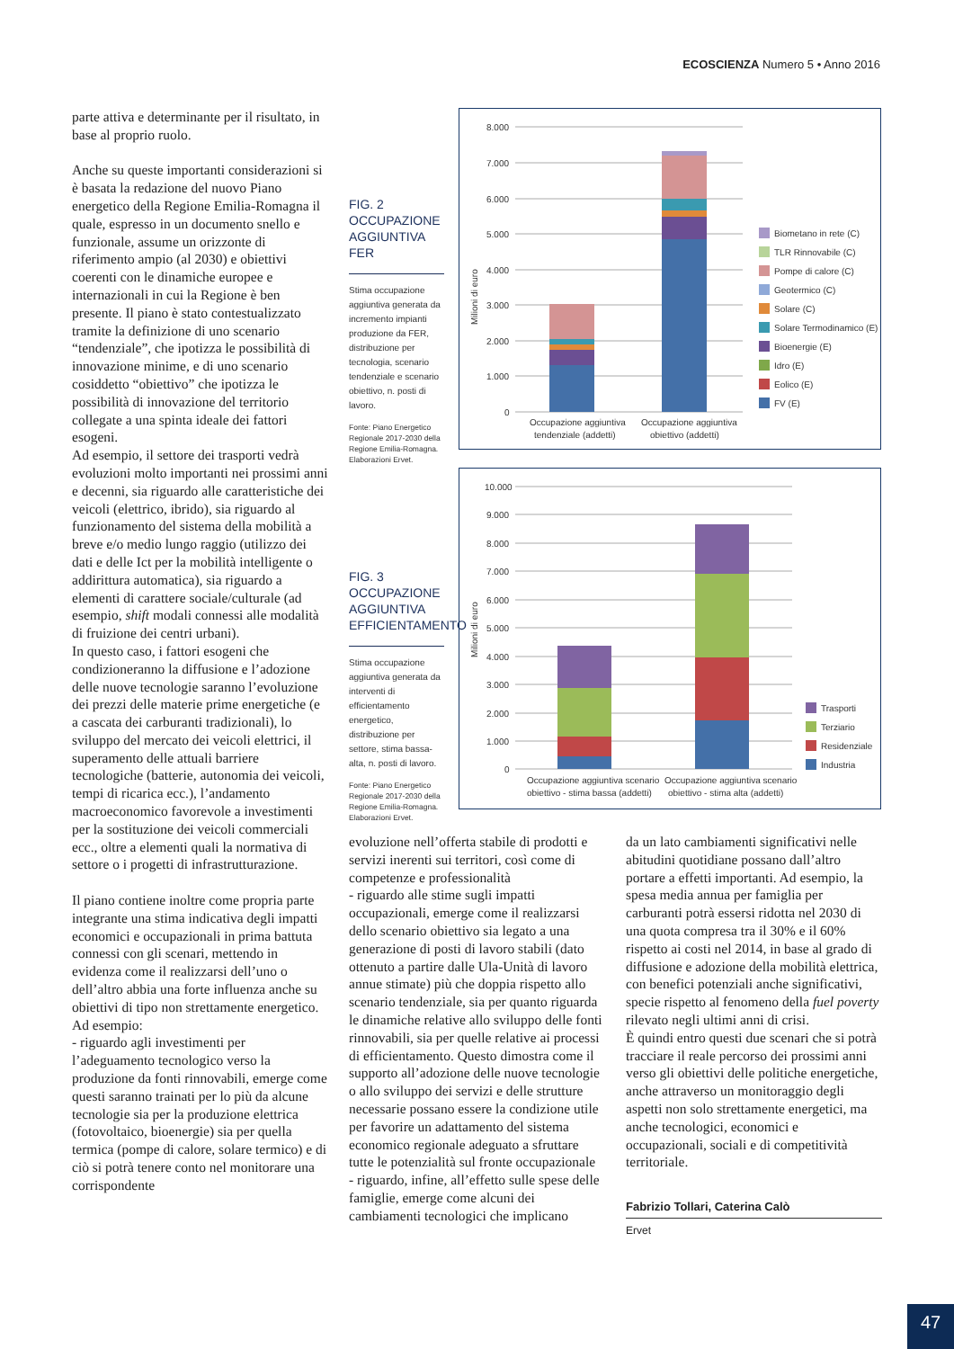ECOSCIENZA Numero 5 • Anno 2016
parte attiva e determinante per il risultato, in base al proprio ruolo.
Anche su queste importanti considerazioni si è basata la redazione del nuovo Piano energetico della Regione Emilia-Romagna il quale, espresso in un documento snello e funzionale, assume un orizzonte di riferimento ampio (al 2030) e obiettivi coerenti con le dinamiche europee e internazionali in cui la Regione è ben presente. Il piano è stato contestualizzato tramite la definizione di uno scenario “tendenziale”, che ipotizza le possibilità di innovazione minime, e di uno scenario cosiddetto “obiettivo” che ipotizza le possibilità di innovazione del territorio collegate a una spinta ideale dei fattori esogeni.
Ad esempio, il settore dei trasporti vedrà evoluzioni molto importanti nei prossimi anni e decenni, sia riguardo alle caratteristiche dei veicoli (elettrico, ibrido), sia riguardo al funzionamento del sistema della mobilità a breve e/o medio lungo raggio (utilizzo dei dati e delle Ict per la mobilità intelligente o addirittura automatica), sia riguardo a elementi di carattere sociale/culturale (ad esempio, shift modali connessi alle modalità di fruizione dei centri urbani).
In questo caso, i fattori esogeni che condizioneranno la diffusione e l’adozione delle nuove tecnologie saranno l’evoluzione dei prezzi delle materie prime energetiche (e a cascata dei carburanti tradizionali), lo sviluppo del mercato dei veicoli elettrici, il superamento delle attuali barriere tecnologiche (batterie, autonomia dei veicoli, tempi di ricarica ecc.), l’andamento macroeconomico favorevole a investimenti per la sostituzione dei veicoli commerciali ecc., oltre a elementi quali la normativa di settore o i progetti di infrastrutturazione.
Il piano contiene inoltre come propria parte integrante una stima indicativa degli impatti economici e occupazionali in prima battuta connessi con gli scenari, mettendo in evidenza come il realizzarsi dell’uno o dell’altro abbia una forte influenza anche su obiettivi di tipo non strettamente energetico.
Ad esempio:
- riguardo agli investimenti per l’adeguamento tecnologico verso la produzione da fonti rinnovabili, emerge come questi saranno trainati per lo più da alcune tecnologie sia per la produzione elettrica (fotovoltaico, bioenergie) sia per quella termica (pompe di calore, solare termico) e di ciò si potrà tenere conto nel monitorare una corrispondente
FIG. 2
OCCUPAZIONE AGGIUNTIVA FER
Stima occupazione aggiuntiva generata da incremento impianti produzione da FER, distribuzione per tecnologia, scenario tendenziale e scenario obiettivo, n. posti di lavoro.
Fonte: Piano Energetico Regionale 2017-2030 della Regione Emilia-Romagna. Elaborazioni Ervet.
Milioni di euro
8.000
7.000
6.000
5.000
4.000
3.000
2.000
1.000
0
Occupazione aggiuntiva
tendenziale (addetti)
Occupazione aggiuntiva
obiettivo (addetti)
Biometano in rete (C)
TLR Rinnovabile (C)
Pompe di calore (C)
Geotermico (C)
Solare (C)
Solare Termodinamico (E)
Bioenergie (E)
Idro (E)
Eolico (E)
FV (E)
FIG. 3
OCCUPAZIONE AGGIUNTIVA EFFICIENTAMENTO
Stima occupazione aggiuntiva generata da interventi di efficientamento energetico, distribuzione per settore, stima bassa-alta, n. posti di lavoro.
Fonte: Piano Energetico Regionale 2017-2030 della Regione Emilia-Romagna. Elaborazioni Ervet.
Milioni di euro
10.000
9.000
8.000
7.000
6.000
5.000
4.000
3.000
2.000
1.000
0
Occupazione aggiuntiva scenario
obiettivo - stima bassa (addetti)
Occupazione aggiuntiva scenario
obiettivo - stima alta (addetti)
Trasporti
Terziario
Residenziale
Industria
evoluzione nell’offerta stabile di prodotti e servizi inerenti sui territori, così come di competenze e professionalità
- riguardo alle stime sugli impatti occupazionali, emerge come il realizzarsi dello scenario obiettivo sia legato a una generazione di posti di lavoro stabili (dato ottenuto a partire dalle Ula-Unità di lavoro annue stimate) più che doppia rispetto allo scenario tendenziale, sia per quanto riguarda le dinamiche relative allo sviluppo delle fonti rinnovabili, sia per quelle relative ai processi di efficientamento. Questo dimostra come il supporto all’adozione delle nuove tecnologie o allo sviluppo dei servizi e delle strutture necessarie possano essere la condizione utile per favorire un adattamento del sistema economico regionale adeguato a sfruttare tutte le potenzialità sul fronte occupazionale
- riguardo, infine, all’effetto sulle spese delle famiglie, emerge come alcuni dei cambiamenti tecnologici che implicano
da un lato cambiamenti significativi nelle abitudini quotidiane possano dall’altro portare a effetti importanti. Ad esempio, la spesa media annua per famiglia per carburanti potrà essersi ridotta nel 2030 di una quota compresa tra il 30% e il 60% rispetto ai costi nel 2014, in base al grado di diffusione e adozione della mobilità elettrica, con benefici potenziali anche significativi, specie rispetto al fenomeno della fuel poverty rilevato negli ultimi anni di crisi.
È quindi entro questi due scenari che si potrà tracciare il reale percorso dei prossimi anni verso gli obiettivi delle politiche energetiche, anche attraverso un monitoraggio degli aspetti non solo strettamente energetici, ma anche tecnologici, economici e occupazionali, sociali e di competitività territoriale.
Fabrizio Tollari, Caterina Calò
Ervet
47